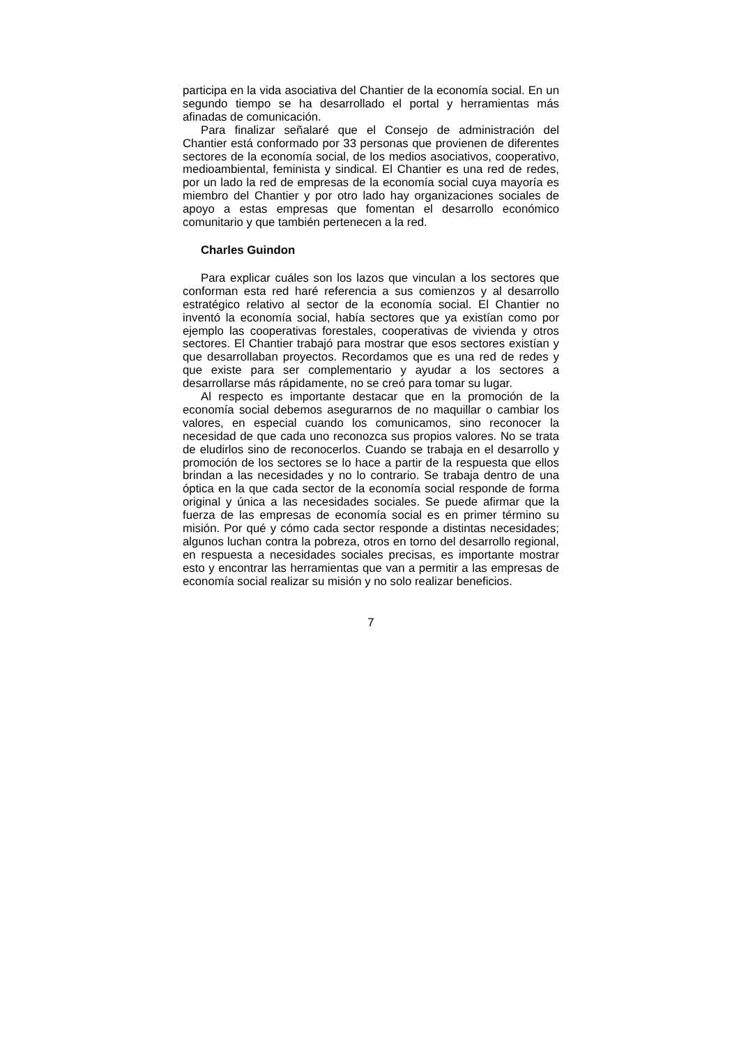participa en la vida asociativa del Chantier de la economía social. En un segundo tiempo se ha desarrollado el portal y herramientas más afinadas de comunicación.
Para finalizar señalaré que el Consejo de administración del Chantier está conformado por 33 personas que provienen de diferentes sectores de la economía social, de los medios asociativos, cooperativo, medioambiental, feminista y sindical. El Chantier es una red de redes, por un lado la red de empresas de la economía social cuya mayoría es miembro del Chantier y por otro lado hay organizaciones sociales de apoyo a estas empresas que fomentan el desarrollo económico comunitario y que también pertenecen a la red.
Charles Guindon
Para explicar cuáles son los lazos que vinculan a los sectores que conforman esta red haré referencia a sus comienzos y al desarrollo estratégico relativo al sector de la economía social. El Chantier no inventó la economía social, había sectores que ya existían como por ejemplo las cooperativas forestales, cooperativas de vivienda y otros sectores. El Chantier trabajó para mostrar que esos sectores existían y que desarrollaban proyectos. Recordamos que es una red de redes y que existe para ser complementario y ayudar a los sectores a desarrollarse más rápidamente, no se creó para tomar su lugar.
Al respecto es importante destacar que en la promoción de la economía social debemos asegurarnos de no maquillar o cambiar los valores, en especial cuando los comunicamos, sino reconocer la necesidad de que cada uno reconozca sus propios valores. No se trata de eludirlos sino de reconocerlos. Cuando se trabaja en el desarrollo y promoción de los sectores se lo hace a partir de la respuesta que ellos brindan a las necesidades y no lo contrario. Se trabaja dentro de una óptica en la que cada sector de la economía social responde de forma original y única a las necesidades sociales. Se puede afirmar que la fuerza de las empresas de economía social es en primer término su misión. Por qué y cómo cada sector responde a distintas necesidades; algunos luchan contra la pobreza, otros en torno del desarrollo regional, en respuesta a necesidades sociales precisas, es importante mostrar esto y encontrar las herramientas que van a permitir a las empresas de economía social realizar su misión y no solo realizar beneficios.
7